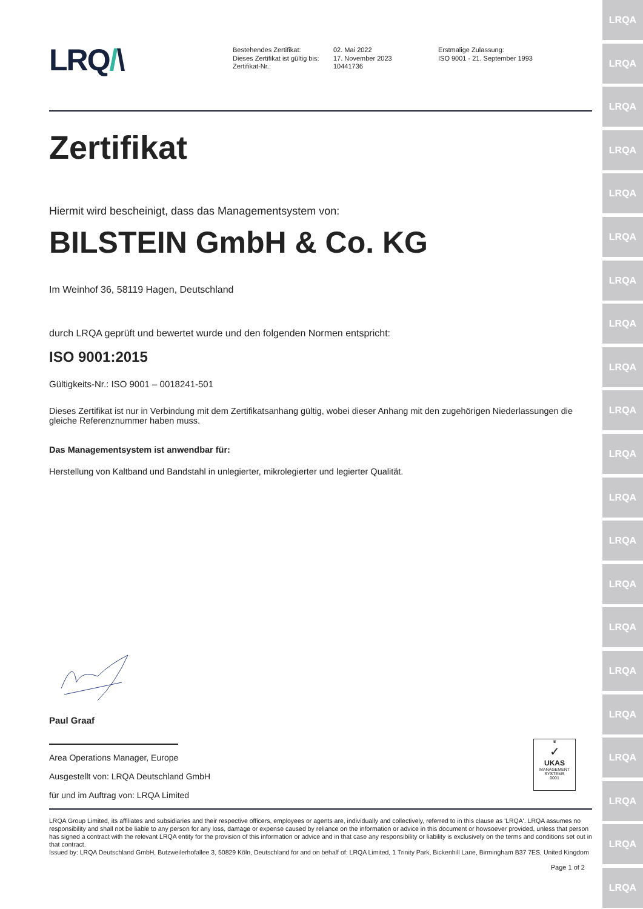LRQ/\
Bestehendes Zertifikat:
Dieses Zertifikat ist gültig bis:
Zertifikat-Nr.:
02. Mai 2022
17. November 2023
10441736
Erstmalige Zulassung:
ISO 9001 - 21. September 1993
Zertifikat
Hiermit wird bescheinigt, dass das Managementsystem von:
BILSTEIN GmbH & Co. KG
Im Weinhof 36, 58119 Hagen, Deutschland
durch LRQA geprüft und bewertet wurde und den folgenden Normen entspricht:
ISO 9001:2015
Gültigkeits-Nr.: ISO 9001 – 0018241-501
Dieses Zertifikat ist nur in Verbindung mit dem Zertifikatsanhang gültig, wobei dieser Anhang mit den zugehörigen Niederlassungen die gleiche Referenznummer haben muss.
Das Managementsystem ist anwendbar für:
Herstellung von Kaltband und Bandstahl in unlegierter, mikrolegierter und legierter Qualität.
Paul Graaf
Area Operations Manager, Europe
Ausgestellt von: LRQA Deutschland GmbH
für und im Auftrag von: LRQA Limited
♛
✓
UKAS
MANAGEMENT SYSTEMS
0001
LRQA Group Limited, its affiliates and subsidiaries and their respective officers, employees or agents are, individually and collectively, referred to in this clause as 'LRQA'. LRQA assumes no responsibility and shall not be liable to any person for any loss, damage or expense caused by reliance on the information or advice in this document or howsoever provided, unless that person has signed a contract with the relevant LRQA entity for the provision of this information or advice and in that case any responsibility or liability is exclusively on the terms and conditions set out in that contract.
Issued by: LRQA Deutschland GmbH, Butzweilerhofallee 3, 50829 Köln, Deutschland for and on behalf of: LRQA Limited, 1 Trinity Park, Bickenhill Lane, Birmingham B37 7ES, United Kingdom
Page 1 of 2
LRQA
LRQA
LRQA
LRQA
LRQA
LRQA
LRQA
LRQA
LRQA
LRQA
LRQA
LRQA
LRQA
LRQA
LRQA
LRQA
LRQA
LRQA
LRQA
LRQA
LRQA